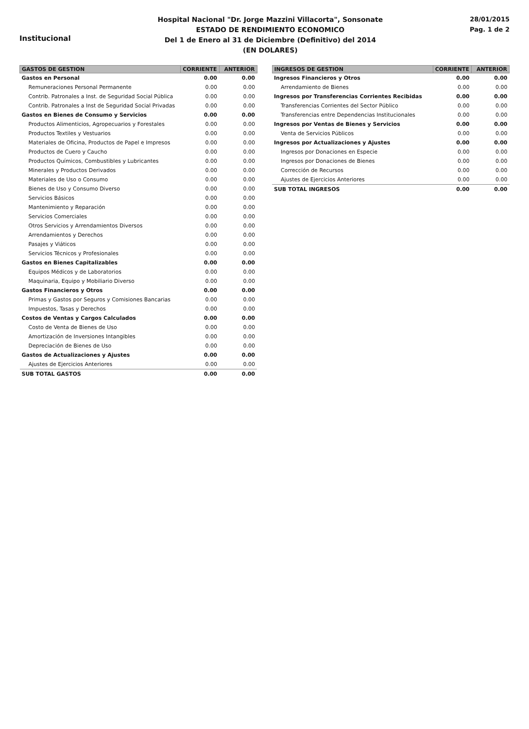Institucional
Hospital Nacional "Dr. Jorge Mazzini Villacorta", Sonsonate
ESTADO DE RENDIMIENTO ECONOMICO
Del 1 de Enero al 31 de Diciembre (Definitivo) del 2014
(EN DOLARES)
28/01/2015
Pag. 1 de 2
| GASTOS DE GESTION | CORRIENTE | ANTERIOR |
| --- | --- | --- |
| Gastos en Personal | 0.00 | 0.00 |
| Remuneraciones Personal Permanente | 0.00 | 0.00 |
| Contrib. Patronales a Inst. de Seguridad Social Pública | 0.00 | 0.00 |
| Contrib. Patronales a Inst de Seguridad Social Privadas | 0.00 | 0.00 |
| Gastos en Bienes de Consumo y Servicios | 0.00 | 0.00 |
| Productos Alimenticios, Agropecuarios y Forestales | 0.00 | 0.00 |
| Productos Textiles y Vestuarios | 0.00 | 0.00 |
| Materiales de Oficina, Productos de Papel e Impresos | 0.00 | 0.00 |
| Productos de Cuero y Caucho | 0.00 | 0.00 |
| Productos Químicos, Combustibles y Lubricantes | 0.00 | 0.00 |
| Minerales y Productos Derivados | 0.00 | 0.00 |
| Materiales de Uso o Consumo | 0.00 | 0.00 |
| Bienes de Uso y Consumo Diverso | 0.00 | 0.00 |
| Servicios Básicos | 0.00 | 0.00 |
| Mantenimiento y Reparación | 0.00 | 0.00 |
| Servicios Comerciales | 0.00 | 0.00 |
| Otros Servicios y Arrendamientos Diversos | 0.00 | 0.00 |
| Arrendamientos y Derechos | 0.00 | 0.00 |
| Pasajes y Viáticos | 0.00 | 0.00 |
| Servicios Técnicos y Profesionales | 0.00 | 0.00 |
| Gastos en Bienes Capitalizables | 0.00 | 0.00 |
| Equipos Médicos y de Laboratorios | 0.00 | 0.00 |
| Maquinaria, Equipo y Mobiliario Diverso | 0.00 | 0.00 |
| Gastos Financieros y Otros | 0.00 | 0.00 |
| Primas y Gastos por Seguros y Comisiones Bancarias | 0.00 | 0.00 |
| Impuestos, Tasas y Derechos | 0.00 | 0.00 |
| Costos de Ventas y Cargos Calculados | 0.00 | 0.00 |
| Costo de Venta de Bienes de Uso | 0.00 | 0.00 |
| Amortización de Inversiones Intangibles | 0.00 | 0.00 |
| Depreciación de Bienes de Uso | 0.00 | 0.00 |
| Gastos de Actualizaciones y Ajustes | 0.00 | 0.00 |
| Ajustes de Ejercicios Anteriores | 0.00 | 0.00 |
| SUB TOTAL GASTOS | 0.00 | 0.00 |
| INGRESOS DE GESTION | CORRIENTE | ANTERIOR |
| --- | --- | --- |
| Ingresos Financieros y Otros | 0.00 | 0.00 |
| Arrendamiento de Bienes | 0.00 | 0.00 |
| Ingresos por Transferencias Corrientes Recibidas | 0.00 | 0.00 |
| Transferencias Corrientes del Sector Público | 0.00 | 0.00 |
| Transferencias entre Dependencias Institucionales | 0.00 | 0.00 |
| Ingresos por Ventas de Bienes y Servicios | 0.00 | 0.00 |
| Venta de Servicios Públicos | 0.00 | 0.00 |
| Ingresos por Actualizaciones y Ajustes | 0.00 | 0.00 |
| Ingresos por Donaciones en Especie | 0.00 | 0.00 |
| Ingresos por Donaciones de Bienes | 0.00 | 0.00 |
| Corrección de Recursos | 0.00 | 0.00 |
| Ajustes de Ejercicios Anteriores | 0.00 | 0.00 |
| SUB TOTAL INGRESOS | 0.00 | 0.00 |